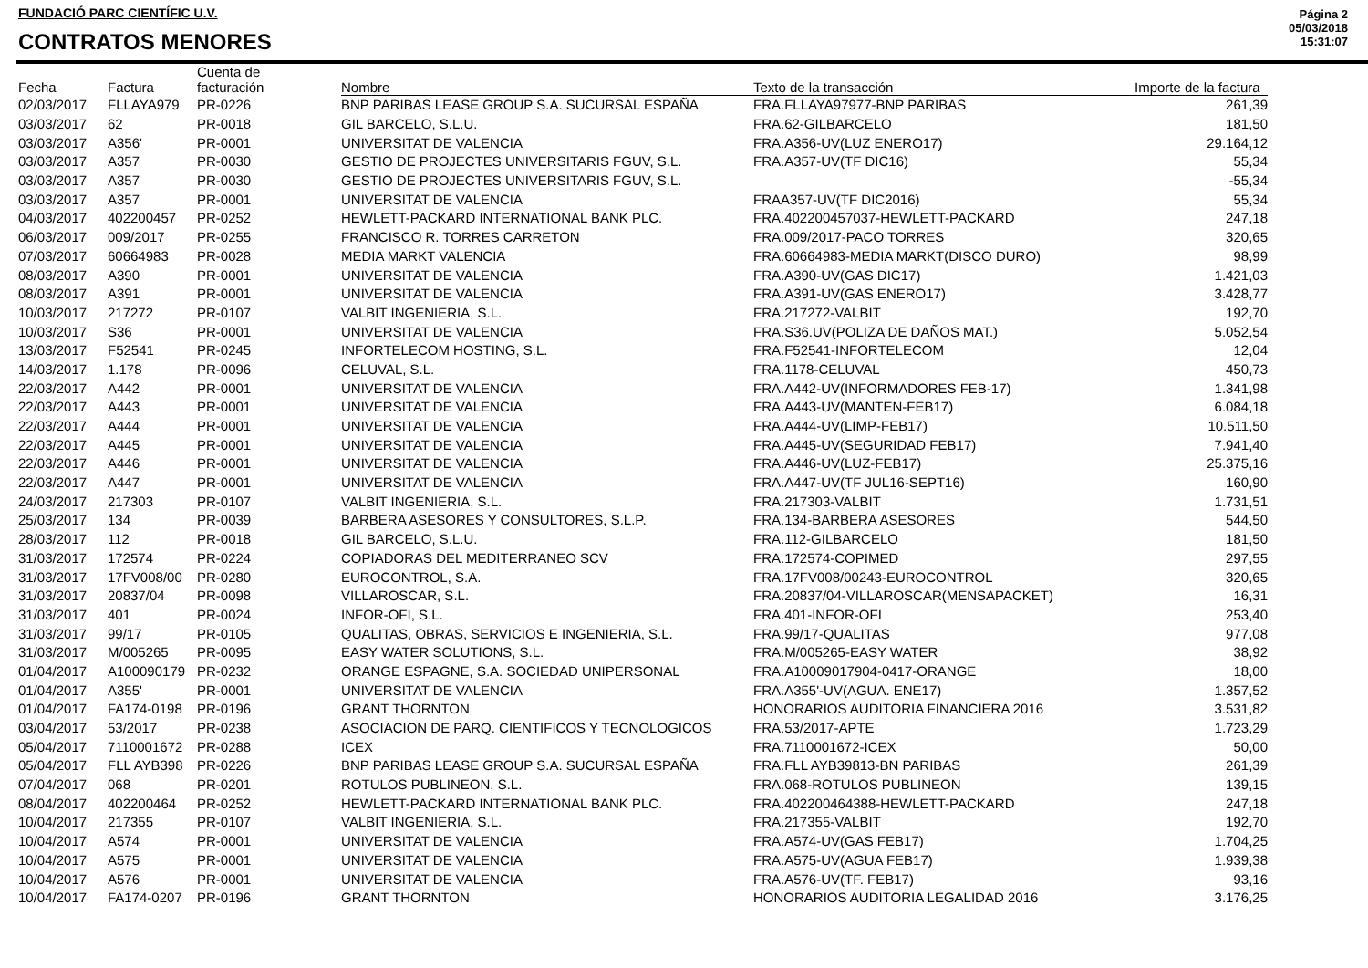FUNDACIÓ PARC CIENTÍFIC U.V.
CONTRATOS MENORES
Página 2
05/03/2018
15:31:07
| Fecha | Factura | Cuenta de facturación | Nombre | Texto de la transacción | Importe de la factura |
| --- | --- | --- | --- | --- | --- |
| 02/03/2017 | FLLAYA979 | PR-0226 | BNP PARIBAS LEASE GROUP S.A. SUCURSAL ESPAÑA | FRA.FLLAYA97977-BNP PARIBAS | 261,39 |
| 03/03/2017 | 62 | PR-0018 | GIL BARCELO, S.L.U. | FRA.62-GILBARCELO | 181,50 |
| 03/03/2017 | A356' | PR-0001 | UNIVERSITAT DE VALENCIA | FRA.A356-UV(LUZ ENERO17) | 29.164,12 |
| 03/03/2017 | A357 | PR-0030 | GESTIO DE PROJECTES UNIVERSITARIS FGUV, S.L. | FRA.A357-UV(TF DIC16) | 55,34 |
| 03/03/2017 | A357 | PR-0030 | GESTIO DE PROJECTES UNIVERSITARIS FGUV, S.L. | | -55,34 |
| 03/03/2017 | A357 | PR-0001 | UNIVERSITAT DE VALENCIA | FRAA357-UV(TF DIC2016) | 55,34 |
| 04/03/2017 | 402200457 | PR-0252 | HEWLETT-PACKARD INTERNATIONAL BANK PLC. | FRA.402200457037-HEWLETT-PACKARD | 247,18 |
| 06/03/2017 | 009/2017 | PR-0255 | FRANCISCO R. TORRES CARRETON | FRA.009/2017-PACO TORRES | 320,65 |
| 07/03/2017 | 60664983 | PR-0028 | MEDIA MARKT VALENCIA | FRA.60664983-MEDIA MARKT(DISCO DURO) | 98,99 |
| 08/03/2017 | A390 | PR-0001 | UNIVERSITAT DE VALENCIA | FRA.A390-UV(GAS DIC17) | 1.421,03 |
| 08/03/2017 | A391 | PR-0001 | UNIVERSITAT DE VALENCIA | FRA.A391-UV(GAS ENERO17) | 3.428,77 |
| 10/03/2017 | 217272 | PR-0107 | VALBIT INGENIERIA, S.L. | FRA.217272-VALBIT | 192,70 |
| 10/03/2017 | S36 | PR-0001 | UNIVERSITAT DE VALENCIA | FRA.S36.UV(POLIZA DE DAÑOS MAT.) | 5.052,54 |
| 13/03/2017 | F52541 | PR-0245 | INFORTELECOM HOSTING, S.L. | FRA.F52541-INFORTELECOM | 12,04 |
| 14/03/2017 | 1.178 | PR-0096 | CELUVAL, S.L. | FRA.1178-CELUVAL | 450,73 |
| 22/03/2017 | A442 | PR-0001 | UNIVERSITAT DE VALENCIA | FRA.A442-UV(INFORMADORES FEB-17) | 1.341,98 |
| 22/03/2017 | A443 | PR-0001 | UNIVERSITAT DE VALENCIA | FRA.A443-UV(MANTEN-FEB17) | 6.084,18 |
| 22/03/2017 | A444 | PR-0001 | UNIVERSITAT DE VALENCIA | FRA.A444-UV(LIMP-FEB17) | 10.511,50 |
| 22/03/2017 | A445 | PR-0001 | UNIVERSITAT DE VALENCIA | FRA.A445-UV(SEGURIDAD FEB17) | 7.941,40 |
| 22/03/2017 | A446 | PR-0001 | UNIVERSITAT DE VALENCIA | FRA.A446-UV(LUZ-FEB17) | 25.375,16 |
| 22/03/2017 | A447 | PR-0001 | UNIVERSITAT DE VALENCIA | FRA.A447-UV(TF JUL16-SEPT16) | 160,90 |
| 24/03/2017 | 217303 | PR-0107 | VALBIT INGENIERIA, S.L. | FRA.217303-VALBIT | 1.731,51 |
| 25/03/2017 | 134 | PR-0039 | BARBERA ASESORES Y CONSULTORES, S.L.P. | FRA.134-BARBERA ASESORES | 544,50 |
| 28/03/2017 | 112 | PR-0018 | GIL BARCELO, S.L.U. | FRA.112-GILBARCELO | 181,50 |
| 31/03/2017 | 172574 | PR-0224 | COPIADORAS DEL MEDITERRANEO SCV | FRA.172574-COPIMED | 297,55 |
| 31/03/2017 | 17FV008/00 | PR-0280 | EUROCONTROL, S.A. | FRA.17FV008/00243-EUROCONTROL | 320,65 |
| 31/03/2017 | 20837/04 | PR-0098 | VILLAROSCAR, S.L. | FRA.20837/04-VILLAROSCAR(MENSAPACKET) | 16,31 |
| 31/03/2017 | 401 | PR-0024 | INFOR-OFI, S.L. | FRA.401-INFOR-OFI | 253,40 |
| 31/03/2017 | 99/17 | PR-0105 | QUALITAS, OBRAS, SERVICIOS E INGENIERIA, S.L. | FRA.99/17-QUALITAS | 977,08 |
| 31/03/2017 | M/005265 | PR-0095 | EASY WATER SOLUTIONS, S.L. | FRA.M/005265-EASY WATER | 38,92 |
| 01/04/2017 | A100090179 | PR-0232 | ORANGE ESPAGNE, S.A. SOCIEDAD UNIPERSONAL | FRA.A10009017904-0417-ORANGE | 18,00 |
| 01/04/2017 | A355' | PR-0001 | UNIVERSITAT DE VALENCIA | FRA.A355'-UV(AGUA. ENE17) | 1.357,52 |
| 01/04/2017 | FA174-0198 | PR-0196 | GRANT THORNTON | HONORARIOS AUDITORIA FINANCIERA 2016 | 3.531,82 |
| 03/04/2017 | 53/2017 | PR-0238 | ASOCIACION DE PARQ. CIENTIFICOS Y TECNOLOGICOS | FRA.53/2017-APTE | 1.723,29 |
| 05/04/2017 | 7110001672 | PR-0288 | ICEX | FRA.7110001672-ICEX | 50,00 |
| 05/04/2017 | FLL AYB398 | PR-0226 | BNP PARIBAS LEASE GROUP S.A. SUCURSAL ESPAÑA | FRA.FLL AYB39813-BN PARIBAS | 261,39 |
| 07/04/2017 | 068 | PR-0201 | ROTULOS PUBLINEON, S.L. | FRA.068-ROTULOS PUBLINEON | 139,15 |
| 08/04/2017 | 402200464 | PR-0252 | HEWLETT-PACKARD INTERNATIONAL BANK PLC. | FRA.402200464388-HEWLETT-PACKARD | 247,18 |
| 10/04/2017 | 217355 | PR-0107 | VALBIT INGENIERIA, S.L. | FRA.217355-VALBIT | 192,70 |
| 10/04/2017 | A574 | PR-0001 | UNIVERSITAT DE VALENCIA | FRA.A574-UV(GAS FEB17) | 1.704,25 |
| 10/04/2017 | A575 | PR-0001 | UNIVERSITAT DE VALENCIA | FRA.A575-UV(AGUA FEB17) | 1.939,38 |
| 10/04/2017 | A576 | PR-0001 | UNIVERSITAT DE VALENCIA | FRA.A576-UV(TF. FEB17) | 93,16 |
| 10/04/2017 | FA174-0207 | PR-0196 | GRANT THORNTON | HONORARIOS AUDITORIA LEGALIDAD 2016 | 3.176,25 |